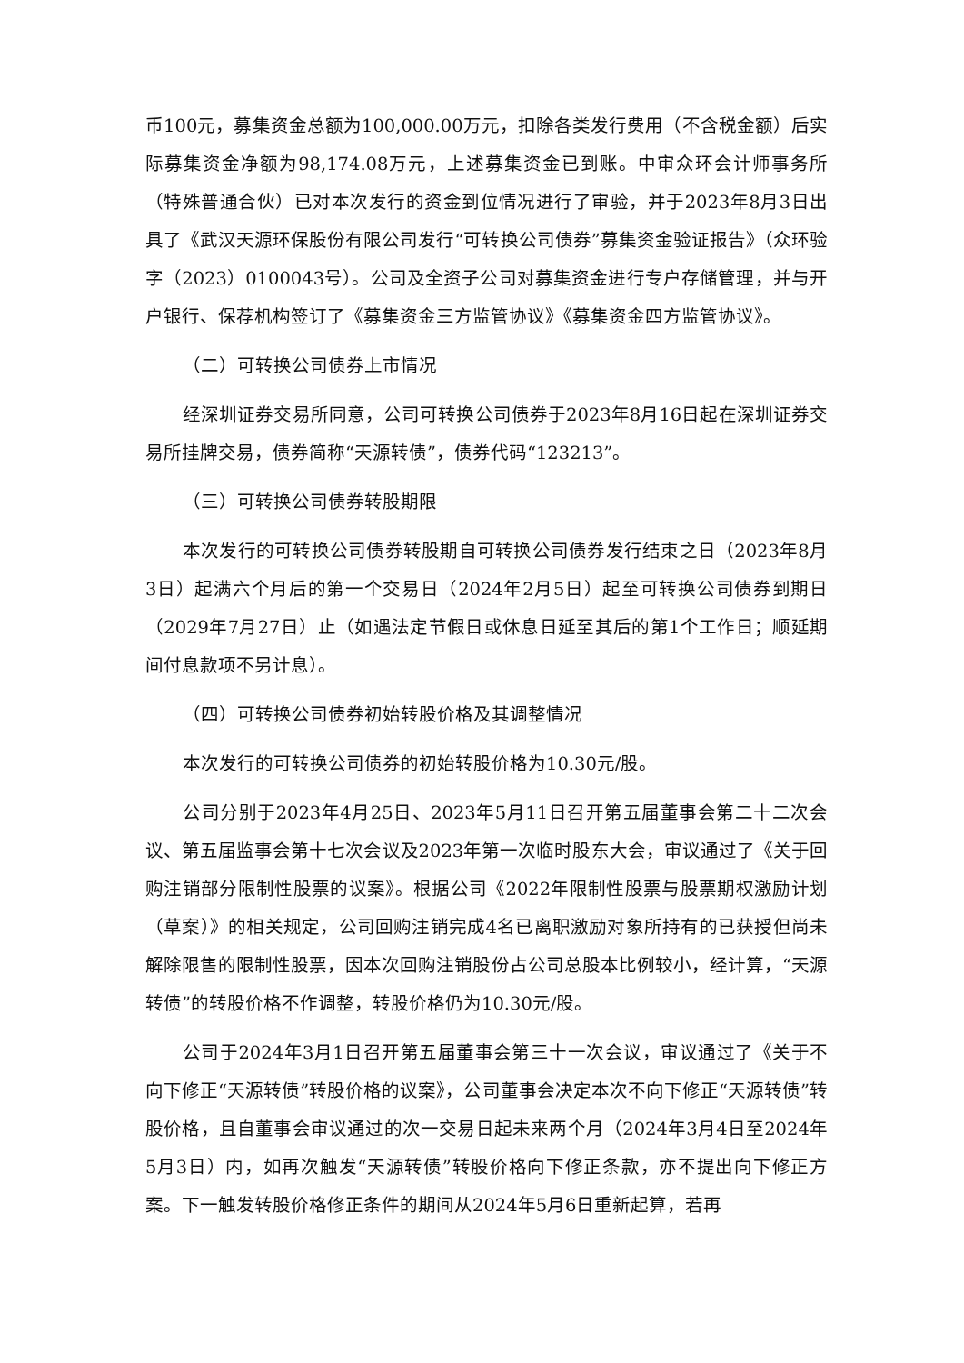币100元，募集资金总额为100,000.00万元，扣除各类发行费用（不含税金额）后实际募集资金净额为98,174.08万元，上述募集资金已到账。中审众环会计师事务所（特殊普通合伙）已对本次发行的资金到位情况进行了审验，并于2023年8月3日出具了《武汉天源环保股份有限公司发行“可转换公司债券”募集资金验证报告》（众环验字（2023）0100043号）。公司及全资子公司对募集资金进行专户存储管理，并与开户银行、保荐机构签订了《募集资金三方监管协议》《募集资金四方监管协议》。
（二）可转换公司债券上市情况
经深圳证券交易所同意，公司可转换公司债券于2023年8月16日起在深圳证券交易所挂牌交易，债券简称“天源转债”，债券代码“123213”。
（三）可转换公司债券转股期限
本次发行的可转换公司债券转股期自可转换公司债券发行结束之日（2023年8月3日）起满六个月后的第一个交易日（2024年2月5日）起至可转换公司债券到期日（2029年7月27日）止（如遇法定节假日或休息日延至其后的第1个工作日；顺延期间付息款项不另计息）。
（四）可转换公司债券初始转股价格及其调整情况
本次发行的可转换公司债券的初始转股价格为10.30元/股。
公司分别于2023年4月25日、2023年5月11日召开第五届董事会第二十二次会议、第五届监事会第十七次会议及2023年第一次临时股东大会，审议通过了《关于回购注销部分限制性股票的议案》。根据公司《2022年限制性股票与股票期权激励计划（草案）》的相关规定，公司回购注销完成4名已离职激励对象所持有的已获授但尚未解除限售的限制性股票，因本次回购注销股份占公司总股本比例较小，经计算，“天源转债”的转股价格不作调整，转股价格仍为10.30元/股。
公司于2024年3月1日召开第五届董事会第三十一次会议，审议通过了《关于不向下修正“天源转债”转股价格的议案》，公司董事会决定本次不向下修正“天源转债”转股价格，且自董事会审议通过的次一交易日起未来两个月（2024年3月4日至2024年5月3日）内，如再次触发“天源转债”转股价格向下修正条款，亦不提出向下修正方案。下一触发转股价格修正条件的期间从2024年5月6日重新起算，若再